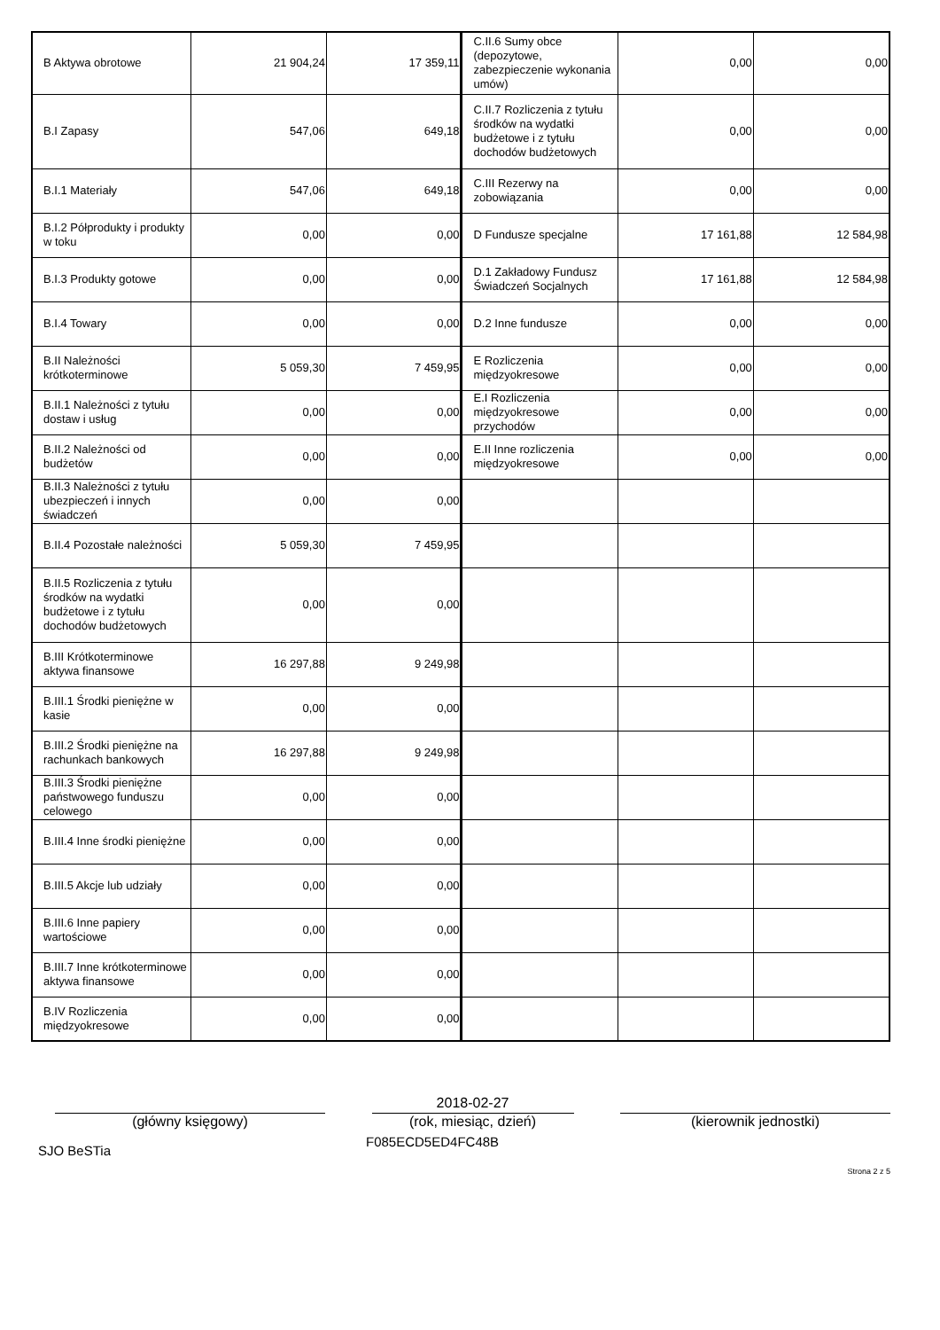| B Aktywa obrotowe | 21 904,24 | 17 359,11 | C.II.6 Sumy obce (depozytowe, zabezpieczenie wykonania umów) | 0,00 | 0,00 |
| B.I Zapasy | 547,06 | 649,18 | C.II.7 Rozliczenia z tytułu środków na wydatki budżetowe i z tytułu dochodów budżetowych | 0,00 | 0,00 |
| B.I.1 Materiały | 547,06 | 649,18 | C.III Rezerwy na zobowiązania | 0,00 | 0,00 |
| B.I.2 Półprodukty i produkty w toku | 0,00 | 0,00 | D Fundusze specjalne | 17 161,88 | 12 584,98 |
| B.I.3 Produkty gotowe | 0,00 | 0,00 | D.1 Zakładowy Fundusz Świadczeń Socjalnych | 17 161,88 | 12 584,98 |
| B.I.4 Towary | 0,00 | 0,00 | D.2 Inne fundusze | 0,00 | 0,00 |
| B.II Należności krótkoterminowe | 5 059,30 | 7 459,95 | E Rozliczenia międzyokresowe | 0,00 | 0,00 |
| B.II.1 Należności z tytułu dostaw i usług | 0,00 | 0,00 | E.I Rozliczenia międzyokresowe przychodów | 0,00 | 0,00 |
| B.II.2 Należności od budżetów | 0,00 | 0,00 | E.II Inne rozliczenia międzyokresowe | 0,00 | 0,00 |
| B.II.3 Należności z tytułu ubezpieczeń i innych świadczeń | 0,00 | 0,00 | | | |
| B.II.4 Pozostałe należności | 5 059,30 | 7 459,95 | | | |
| B.II.5 Rozliczenia z tytułu środków na wydatki budżetowe i z tytułu dochodów budżetowych | 0,00 | 0,00 | | | |
| B.III Krótkoterminowe aktywa finansowe | 16 297,88 | 9 249,98 | | | |
| B.III.1 Środki pieniężne w kasie | 0,00 | 0,00 | | | |
| B.III.2 Środki pieniężne na rachunkach bankowych | 16 297,88 | 9 249,98 | | | |
| B.III.3 Środki pieniężne państwowego funduszu celowego | 0,00 | 0,00 | | | |
| B.III.4 Inne środki pieniężne | 0,00 | 0,00 | | | |
| B.III.5 Akcje lub udziały | 0,00 | 0,00 | | | |
| B.III.6 Inne papiery wartościowe | 0,00 | 0,00 | | | |
| B.III.7 Inne krótkoterminowe aktywa finansowe | 0,00 | 0,00 | | | |
| B.IV Rozliczenia międzyokresowe | 0,00 | 0,00 | | | |
(główny księgowy)
2018-02-27
(rok, miesiąc, dzień)
(kierownik jednostki)
SJO BeSTia
F085ECD5ED4FC48B
Strona 2 z 5